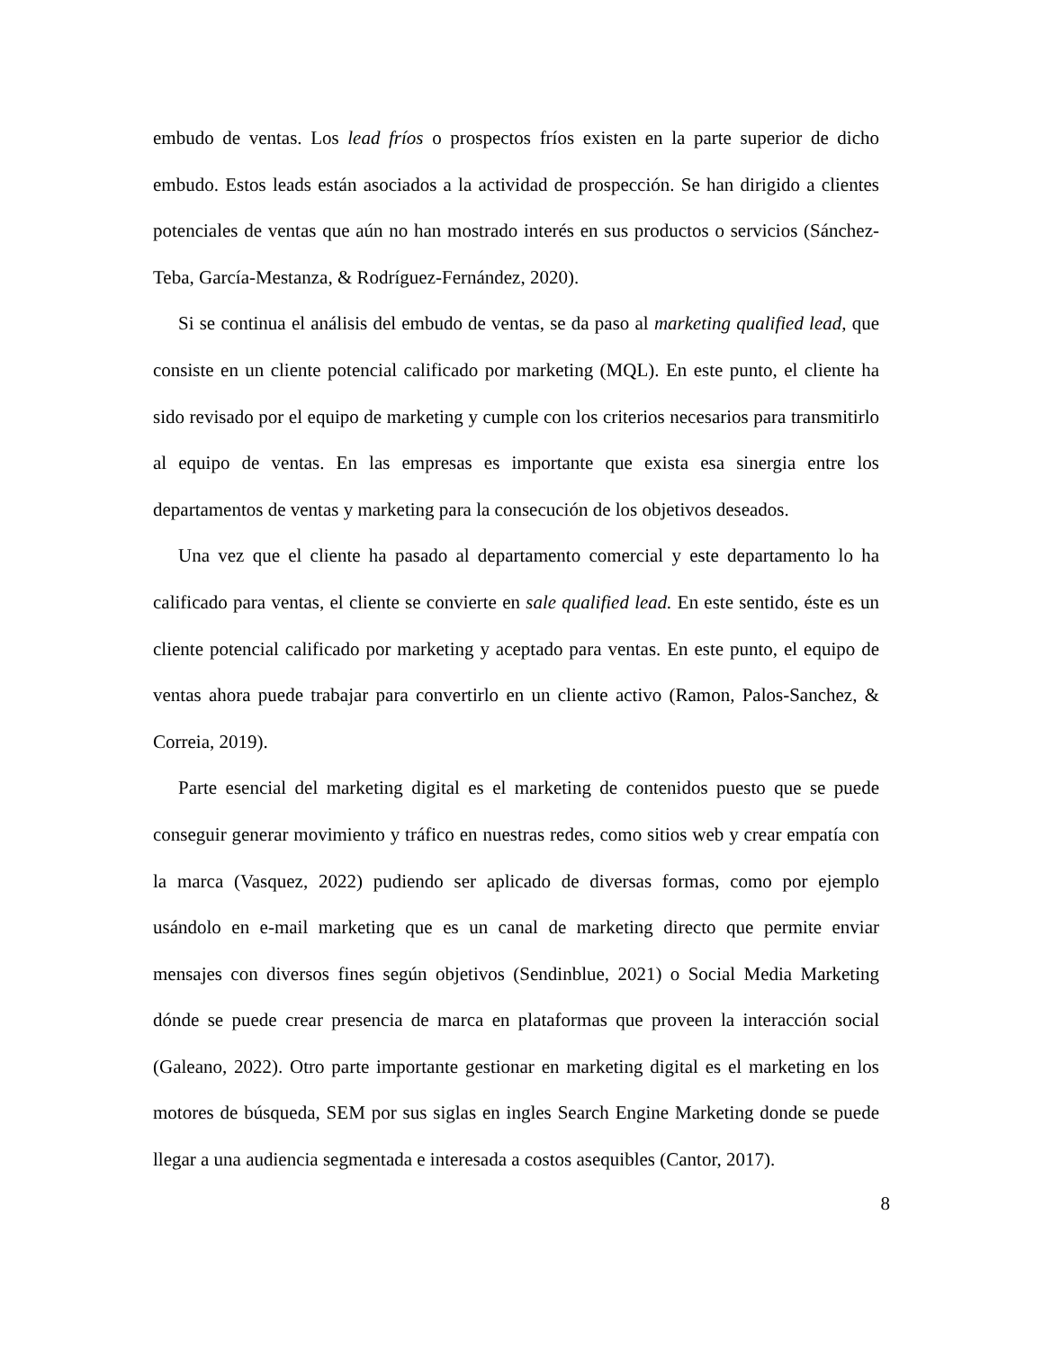embudo de ventas. Los lead fríos o prospectos fríos existen en la parte superior de dicho embudo. Estos leads están asociados a la actividad de prospección. Se han dirigido a clientes potenciales de ventas que aún no han mostrado interés en sus productos o servicios (Sánchez-Teba, García-Mestanza, & Rodríguez-Fernández, 2020).
Si se continua el análisis del embudo de ventas, se da paso al marketing qualified lead, que consiste en un cliente potencial calificado por marketing (MQL). En este punto, el cliente ha sido revisado por el equipo de marketing y cumple con los criterios necesarios para transmitirlo al equipo de ventas. En las empresas es importante que exista esa sinergia entre los departamentos de ventas y marketing para la consecución de los objetivos deseados.
Una vez que el cliente ha pasado al departamento comercial y este departamento lo ha calificado para ventas, el cliente se convierte en sale qualified lead. En este sentido, éste es un cliente potencial calificado por marketing y aceptado para ventas. En este punto, el equipo de ventas ahora puede trabajar para convertirlo en un cliente activo (Ramon, Palos-Sanchez, & Correia, 2019).
Parte esencial del marketing digital es el marketing de contenidos puesto que se puede conseguir generar movimiento y tráfico en nuestras redes, como sitios web y crear empatía con la marca (Vasquez, 2022) pudiendo ser aplicado de diversas formas, como por ejemplo usándolo en e-mail marketing que es un canal de marketing directo que permite enviar mensajes con diversos fines según objetivos (Sendinblue, 2021) o Social Media Marketing dónde se puede crear presencia de marca en plataformas que proveen la interacción social (Galeano, 2022). Otro parte importante gestionar en marketing digital es el marketing en los motores de búsqueda, SEM por sus siglas en ingles Search Engine Marketing donde se puede llegar a una audiencia segmentada e interesada a costos asequibles (Cantor, 2017).
8